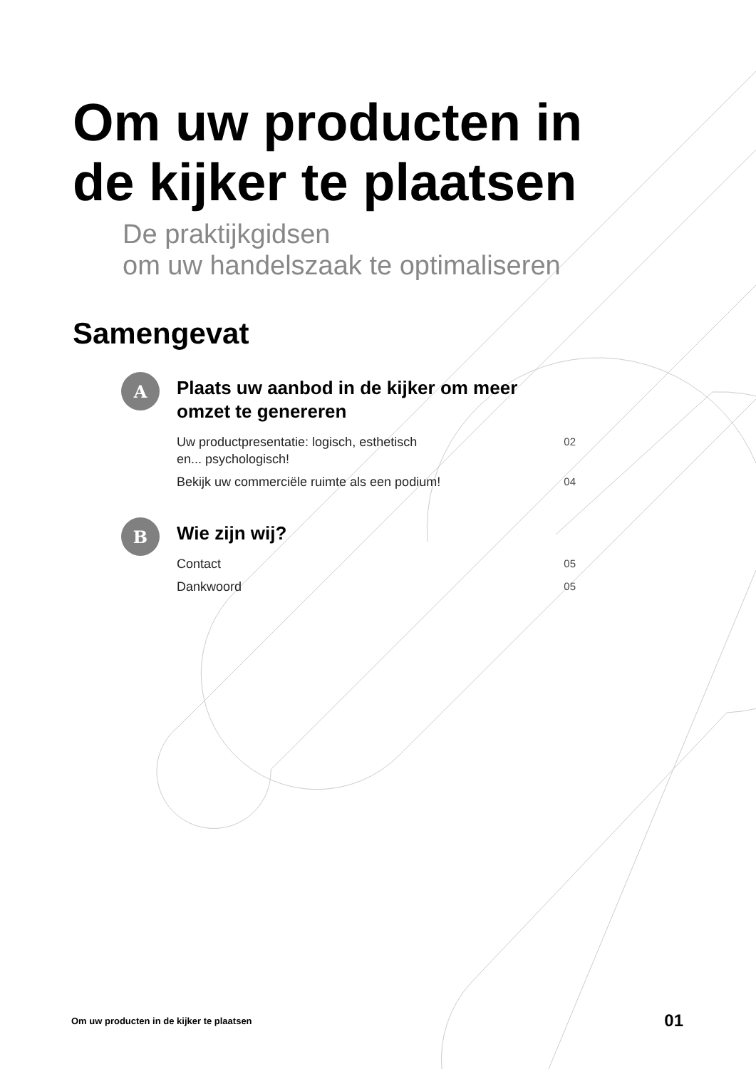Om uw producten in
de kijker te plaatsen
De praktijkgidsen
om uw handelszaak te optimaliseren
Samengevat
A
Plaats uw aanbod in de kijker om meer omzet te genereren
Uw productpresentatie: logisch, esthetisch
en... psychologisch! 02
Bekijk uw commerciële ruimte als een podium! 04
B
Wie zijn wij?
Contact 05
Dankwoord 05
Om uw producten in de kijker te plaatsen 01